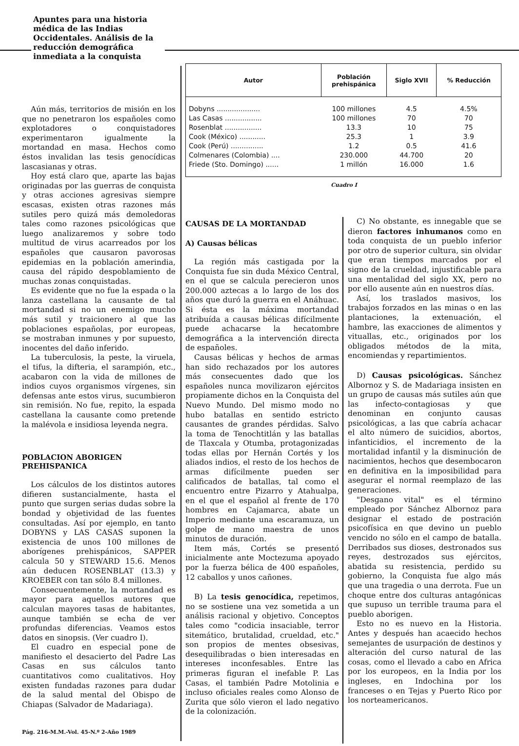Apuntes para una historia médica de las Indias Occidentales. Análisis de la reducción demográfica inmediata a la conquista
Aún más, territorios de misión en los que no penetraron los españoles como explotadores o conquistadores experimentaron igualmente la mortandad en masa. Hechos como éstos invalidan las tesis genocídicas lascasianas y otras.
Hoy está claro que, aparte las bajas originadas por las guerras de conquista y otras acciones agresivas siempre escasas, existen otras razones más sutiles pero quizá más demoledoras tales como razones psicológicas que luego analizaremos y sobre todo multitud de virus acarreados por los españoles que causaron pavorosas epidemias en la población amerindia, causa del rápido despoblamiento de muchas zonas conquistadas.
Es evidente que no fue la espada o la lanza castellana la causante de tal mortandad si no un enemigo mucho más sutil y traicionero al que las poblaciones españolas, por europeas, se mostraban inmunes y por supuesto, inocentes del daño inferido.
La tuberculosis, la peste, la viruela, el tifus, la difteria, el sarampión, etc., acabaron con la vida de millones de indios cuyos organismos vírgenes, sin defensas ante estos virus, sucumbieron sin remisión. No fue, repito, la espada castellana la causante como pretende la malévola e insidiosa leyenda negra.
POBLACION ABORIGEN PREHISPANICA
Los cálculos de los distintos autores difieren sustancialmente, hasta el punto que surgen serias dudas sobre la bondad y objetividad de las fuentes consultadas. Así por ejemplo, en tanto DOBYNS y LAS CASAS suponen la existencia de unos 100 millones de aborígenes prehispánicos, SAPPER calcula 50 y STEWARD 15.6. Menos aún deducen ROSENBLAT (13.3) y KROEBER con tan sólo 8.4 millones.
Consecuentemente, la mortandad es mayor para aquellos autores que calculan mayores tasas de habitantes, aunque también se echa de ver profundas diferencias. Veamos estos datos en sinopsis. (Ver cuadro I).
El cuadro en especial pone de manifiesto el desacierto del Padre Las Casas en sus cálculos tanto cuantitativos como cualitativos. Hoy existen fundadas razones para dudar de la salud mental del Obispo de Chiapas (Salvador de Madariaga).
| Autor | Población prehispánica | Siglo XVII | % Reducción |
| --- | --- | --- | --- |
| Dobyns .................... | 100 millones | 4.5 | 4.5% |
| Las Casas ................. | 100 millones | 70 | 70 |
| Rosenblat ................. | 13.3 | 10 | 75 |
| Cook (México) ............ | 25.3 | 1 | 3.9 |
| Cook (Perú) ............... | 1.2 | 0.5 | 41.6 |
| Colmenares (Colombia) .... | 230.000 | 44.700 | 20 |
| Friede (Sto. Domingo) ...... | 1 millón | 16.000 | 1.6 |
Cuadro I
CAUSAS DE LA MORTANDAD
A) Causas bélicas
La región más castigada por la Conquista fue sin duda México Central, en el que se calcula perecieron unos 200.000 aztecas a lo largo de los dos años que duró la guerra en el Anáhuac. Si ésta es la máxima mortandad atribuída a causas bélicas difícilmente puede achacarse la hecatombre demográfica a la intervención directa de españoles.
Causas bélicas y hechos de armas han sido rechazados por los autores más consecuentes dado que los españoles nunca movilizaron ejércitos propiamente dichos en la Conquista del Nuevo Mundo. Del mismo modo no hubo batallas en sentido estricto causantes de grandes pérdidas. Salvo la toma de Tenochtitlán y las batallas de Tlaxcala y Otumba, protagonizadas todas ellas por Hernán Cortés y los aliados indios, el resto de los hechos de armas difícilmente pueden ser calificados de batallas, tal como el encuentro entre Pizarro y Atahualpa, en el que el español al frente de 170 hombres en Cajamarca, abate un Imperio mediante una escaramuza, un golpe de mano maestra de unos minutos de duración.
Item más, Cortés se presentó inicialmente ante Moctezuma apoyado por la fuerza bélica de 400 españoles, 12 caballos y unos cañones.
B) La tesis genocídica, repetimos, no se sostiene una vez sometida a un análisis racional y objetivo. Conceptos tales como "codicia insaciable, terror sitemático, brutalidad, crueldad, etc." son propios de mentes obsesivas, desequilibradas o bien interesadas en intereses inconfesables. Entre las primeras figuran el inefable P. Las Casas, el también Padre Motolinia e incluso oficiales reales como Alonso de Zurita que sólo vieron el lado negativo de la colonización.
C) No obstante, es innegable que se dieron factores inhumanos como en toda conquista de un pueblo inferior por otro de superior cultura, sin olvidar que eran tiempos marcados por el signo de la crueldad, injustificable para una mentalidad del siglo XX, pero no por ello ausente aún en nuestros días.
Así, los traslados masivos, los trabajos forzados en las minas o en las plantaciones, la extenuación, el hambre, las exacciones de alimentos y vituallas, etc., originados por los obligados métodos de la mita, encomiendas y repartimientos.
D) Causas psicológicas. Sánchez Albornoz y S. de Madariaga insisten en un grupo de causas más sutiles aún que las infecto-contagiosas y que denominan en conjunto causas psicológicas, a las que cabría achacar el alto número de suicidios, abortos, infanticidios, el incremento de la mortalidad infantil y la disminución de nacimientos, hechos que desembocaron en definitiva en la imposibilidad para asegurar el normal reemplazo de las generaciones.
"Desgano vital" es el término empleado por Sánchez Albornoz para designar el estado de postración psicofísica en que devino un pueblo vencido no sólo en el campo de batalla. Derribados sus dioses, destronados sus reyes, destrozados sus ejércitos, abatida su resistencia, perdido su gobierno, la Conquista fue algo más que una tragedia o una derrota. Fue un choque entre dos culturas antagónicas que supuso un terrible trauma para el pueblo aborigen.
Esto no es nuevo en la Historia. Antes y después han acaecido hechos semejantes de usurpación de destinos y alteración del curso natural de las cosas, como el llevado a cabo en Africa por los europeos, en la India por los ingleses, en Indochina por los franceses o en Tejas y Puerto Rico por los norteamericanos.
Pág. 216-M.M.-Vol. 45-N.º 2-Año 1989